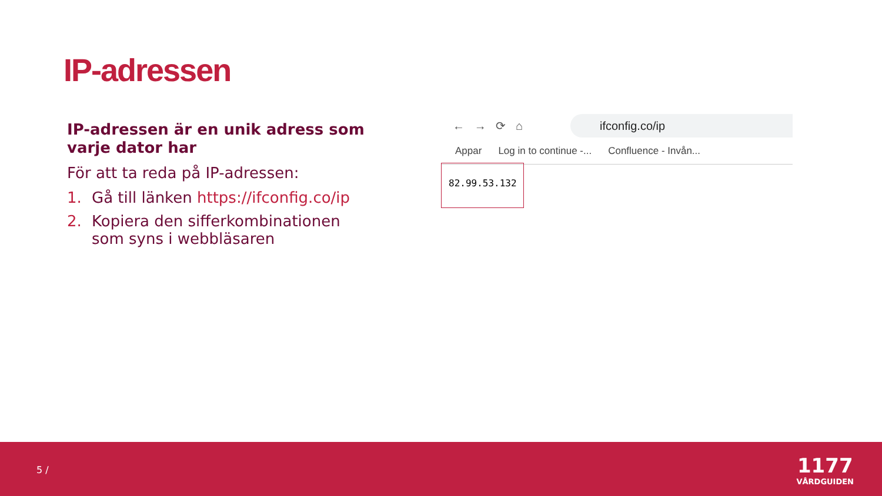IP-adressen
IP-adressen är en unik adress som varje dator har
För att ta reda på IP-adressen:
1. Gå till länken https://ifconfig.co/ip
2. Kopiera den sifferkombinationen som syns i webbläsaren
← → ⟳ ⌂
ifconfig.co/ip
Appar Log in to continue -... Confluence - Invån...
82.99.53.132
5 /
1177
VÅRDGUIDEN